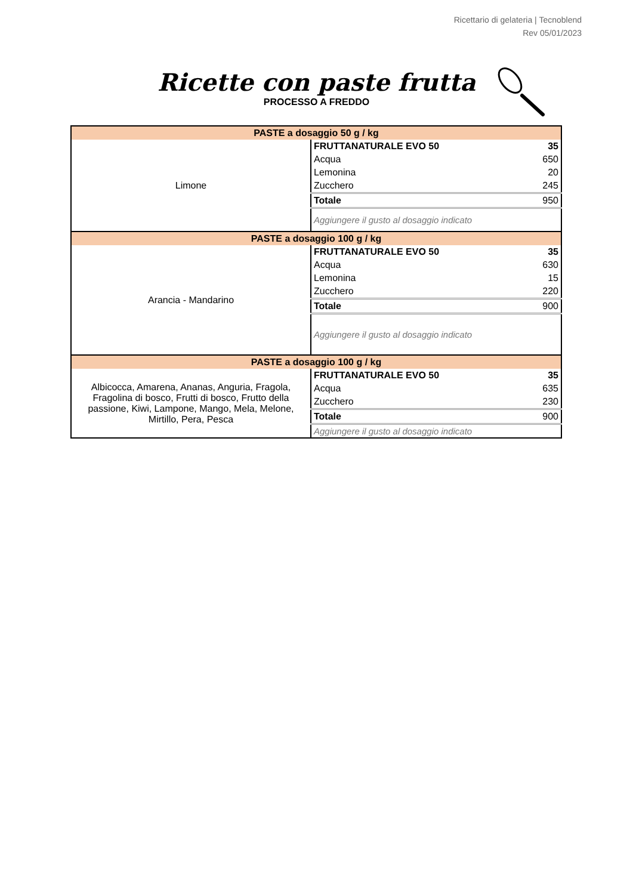Ricettario di gelateria | Tecnoblend
Rev 05/01/2023
Ricette con paste frutta
PROCESSO A FREDDO
| PASTE a dosaggio 50 g / kg | | |
| Limone | FRUTTANATURALE EVO 50 | 35 |
| | Acqua | 650 |
| | Lemonina | 20 |
| | Zucchero | 245 |
| | Totale | 950 |
| | Aggiungere il gusto al dosaggio indicato | |
| PASTE a dosaggio 100 g / kg | | |
| Arancia - Mandarino | FRUTTANATURALE EVO 50 | 35 |
| | Acqua | 630 |
| | Lemonina | 15 |
| | Zucchero | 220 |
| | Totale | 900 |
| | Aggiungere il gusto al dosaggio indicato | |
| PASTE a dosaggio 100 g / kg | | |
| Albicocca, Amarena, Ananas, Anguria, Fragola, Fragolina di bosco, Frutti di bosco, Frutto della passione, Kiwi, Lampone, Mango, Mela, Melone, Mirtillo, Pera, Pesca | FRUTTANATURALE EVO 50 | 35 |
| | Acqua | 635 |
| | Zucchero | 230 |
| | Totale | 900 |
| | Aggiungere il gusto al dosaggio indicato | |